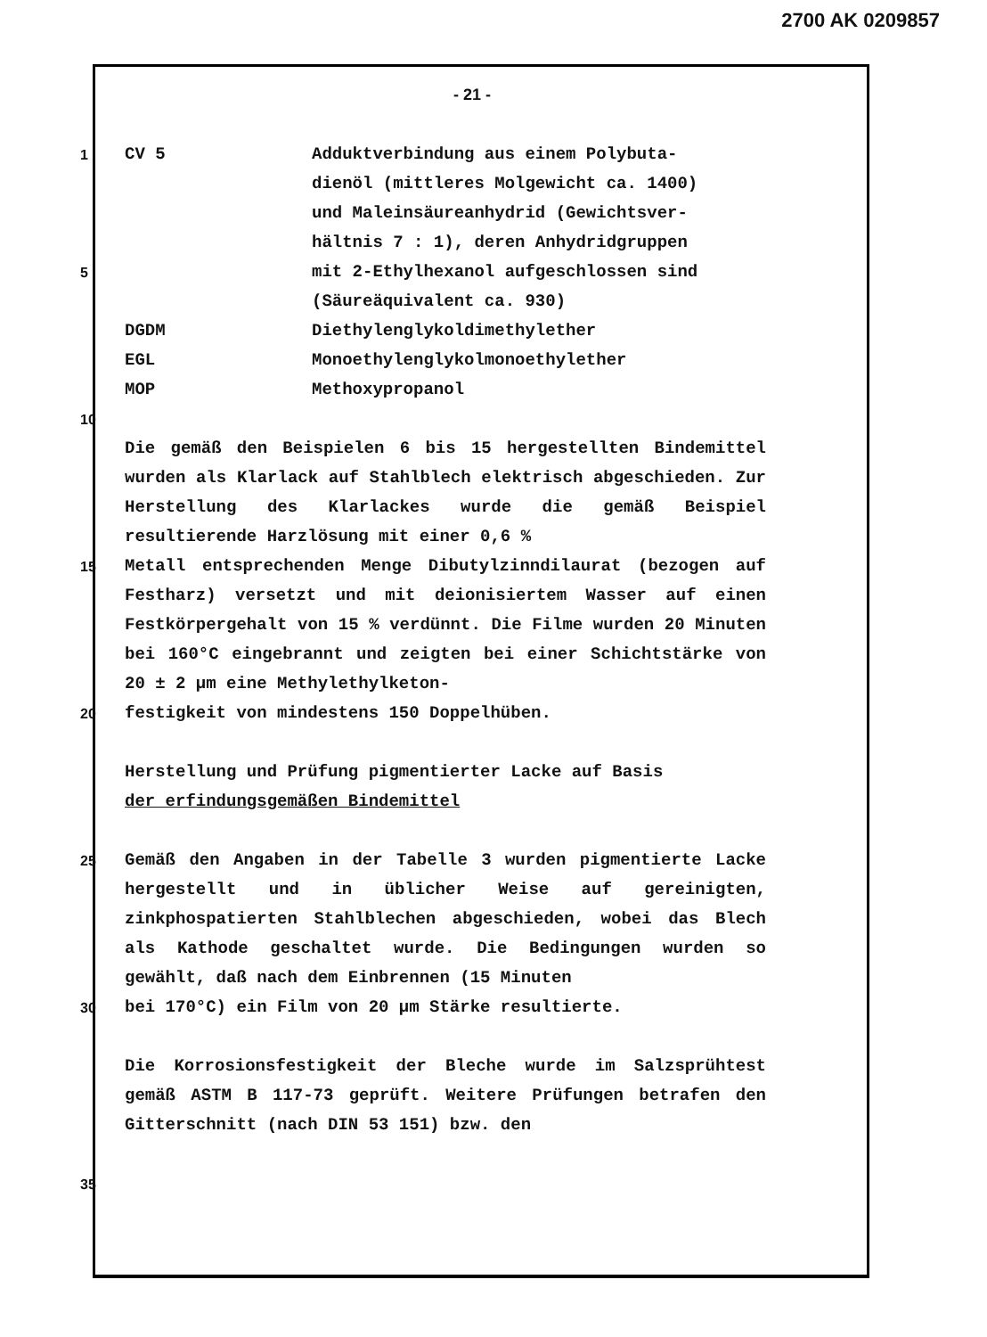2700 AK 0209857
- 21 -
1 CV 5 Adduktverbindung aus einem Polybuta-
dienöl (mittleres Molgewicht ca. 1400)
und Maleinsäureanhydrid (Gewichtsver-
hältnis 7 : 1), deren Anhydridgruppen
5 mit 2-Ethylhexanol aufgeschlossen sind
(Säureäquivalent ca. 930)
DGDM Diethylenglykoldimethylether
EGL Monoethylenglykolmonoethylether
MOP Methoxypropanol
10
Die gemäß den Beispielen 6 bis 15 hergestellten Bindemittel wurden als Klarlack auf Stahlblech elektrisch abgeschieden. Zur Herstellung des Klarlackes wurde die gemäß Beispiel resultierende Harzlösung mit einer 0,6 %
15
Metall entsprechenden Menge Dibutylzinndilaurat (bezogen auf Festharz) versetzt und mit deionisiertem Wasser auf einen Festkörpergehalt von 15 % verdünnt. Die Filme wurden 20 Minuten bei 160°C eingebrannt und zeigten bei einer Schichtstärke von 20 ± 2 µm eine Methylethylketon-
20
festigkeit von mindestens 150 Doppelhüben.
Herstellung und Prüfung pigmentierter Lacke auf Basis
der erfindungsgemäßen Bindemittel
25
Gemäß den Angaben in der Tabelle 3 wurden pigmentierte Lacke hergestellt und in üblicher Weise auf gereinigten, zinkphospatierten Stahlblechen abgeschieden, wobei das Blech als Kathode geschaltet wurde. Die Bedingungen wurden so gewählt, daß nach dem Einbrennen (15 Minuten
30
bei 170°C) ein Film von 20 µm Stärke resultierte.
Die Korrosionsfestigkeit der Bleche wurde im Salzsprühtest gemäß ASTM B 117-73 geprüft. Weitere Prüfungen betrafen den Gitterschnitt (nach DIN 53 151) bzw. den
35